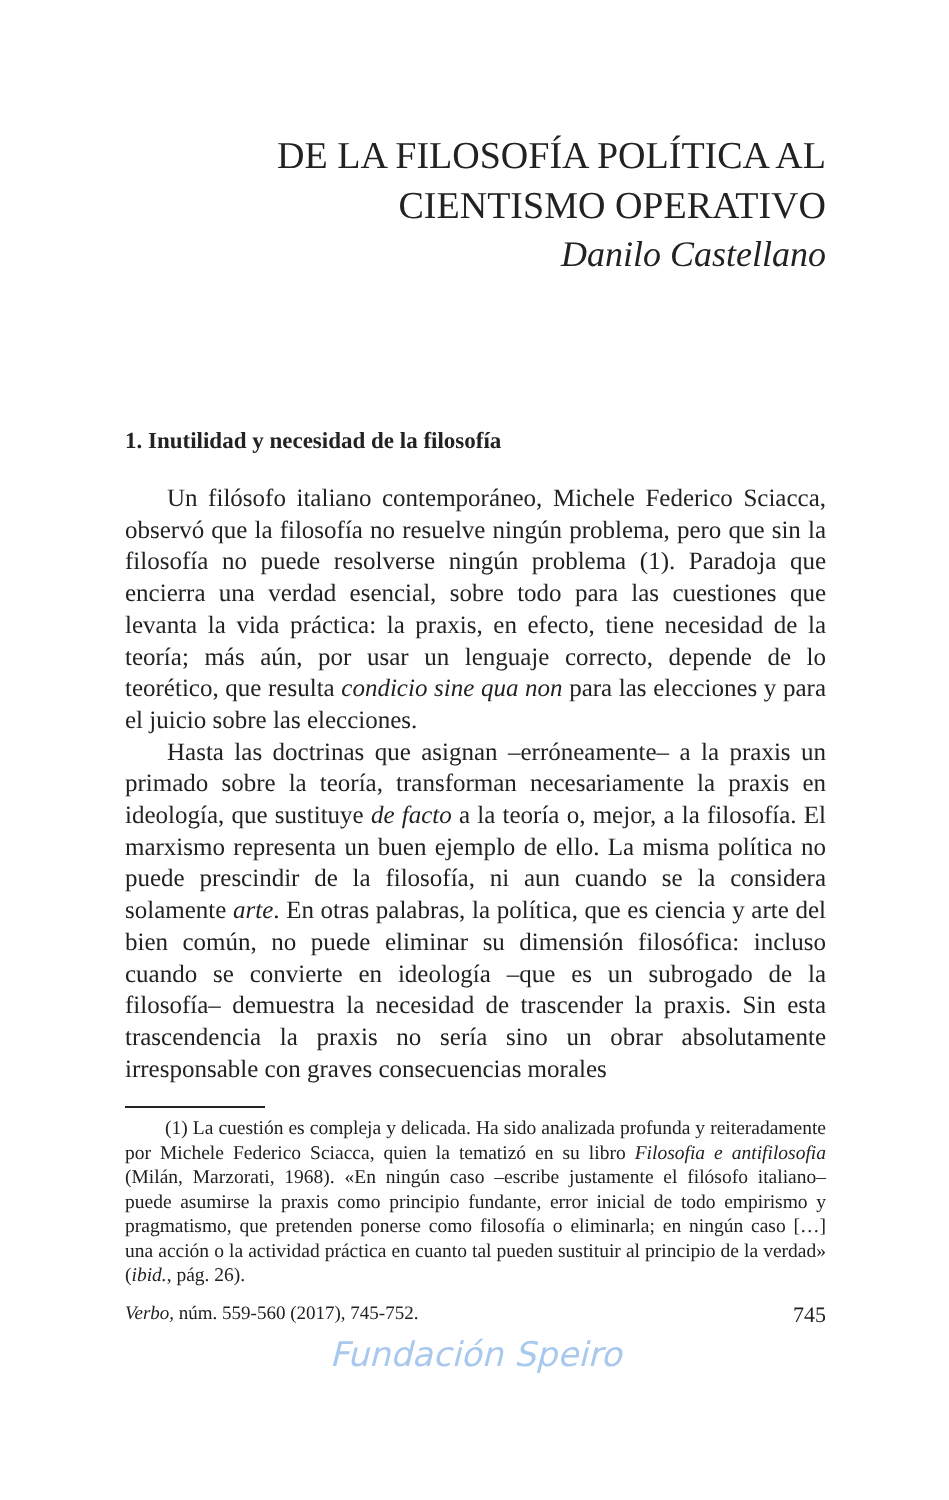DE LA FILOSOFÍA POLÍTICA AL
CIENTISMO OPERATIVO
Danilo Castellano
1. Inutilidad y necesidad de la filosofía
Un filósofo italiano contemporáneo, Michele Federico Sciacca, observó que la filosofía no resuelve ningún problema, pero que sin la filosofía no puede resolverse ningún problema (1). Paradoja que encierra una verdad esencial, sobre todo para las cuestiones que levanta la vida práctica: la praxis, en efecto, tiene necesidad de la teoría; más aún, por usar un lenguaje correcto, depende de lo teorético, que resulta condicio sine qua non para las elecciones y para el juicio sobre las elecciones.
Hasta las doctrinas que asignan –erróneamente– a la praxis un primado sobre la teoría, transforman necesariamente la praxis en ideología, que sustituye de facto a la teoría o, mejor, a la filosofía. El marxismo representa un buen ejemplo de ello. La misma política no puede prescindir de la filosofía, ni aun cuando se la considera solamente arte. En otras palabras, la política, que es ciencia y arte del bien común, no puede eliminar su dimensión filosófica: incluso cuando se convierte en ideología –que es un subrogado de la filosofía– demuestra la necesidad de trascender la praxis. Sin esta trascendencia la praxis no sería sino un obrar absolutamente irresponsable con graves consecuencias morales
(1) La cuestión es compleja y delicada. Ha sido analizada profunda y reiteradamente por Michele Federico Sciacca, quien la tematizó en su libro Filosofia e antifilosofia (Milán, Marzorati, 1968). «En ningún caso –escribe justamente el filósofo italiano– puede asumirse la praxis como principio fundante, error inicial de todo empirismo y pragmatismo, que pretenden ponerse como filosofía o eliminarla; en ningún caso […] una acción o la actividad práctica en cuanto tal pueden sustituir al principio de la verdad» (ibid., pág. 26).
Verbo, núm. 559-560 (2017), 745-752. 745
Fundación Speiro